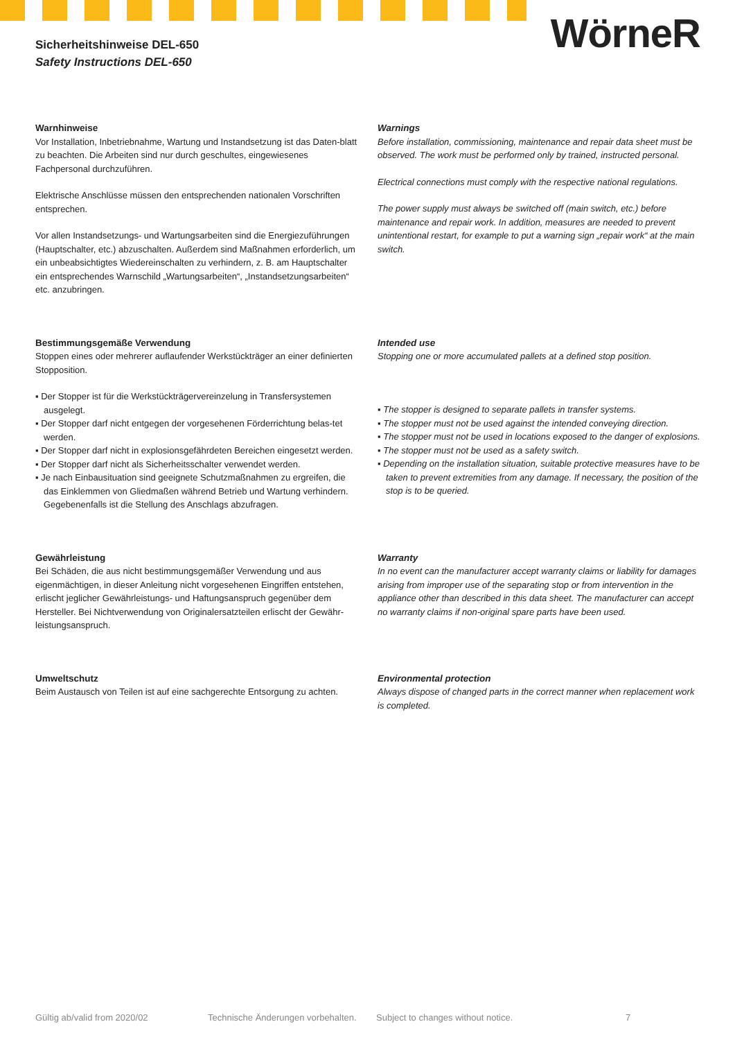Sicherheitshinweise DEL-650
Safety Instructions DEL-650
WörneR
Warnhinweise
Vor Installation, Inbetriebnahme, Wartung und Instandsetzung ist das Daten-blatt zu beachten. Die Arbeiten sind nur durch geschultes, eingewiesenes Fachpersonal durchzuführen.
Elektrische Anschlüsse müssen den entsprechenden nationalen Vorschriften entsprechen.
Vor allen Instandsetzungs- und Wartungsarbeiten sind die Energiezuführungen (Hauptschalter, etc.) abzuschalten. Außerdem sind Maßnahmen erforderlich, um ein unbeabsichtigtes Wiedereinschalten zu verhindern, z. B. am Hauptschalter ein entsprechendes Warnschild „Wartungsarbeiten“, „Instandsetzungsarbeiten“ etc. anzubringen.
Warnings
Before installation, commissioning, maintenance and repair data sheet must be observed. The work must be performed only by trained, instructed personal.
Electrical connections must comply with the respective national regulations.
The power supply must always be switched off (main switch, etc.) before maintenance and repair work. In addition, measures are needed to prevent unintentional restart, for example to put a warning sign „repair work“ at the main switch.
Bestimmungsgemäße Verwendung
Stoppen eines oder mehrerer auflaufender Werkstückträger an einer definierten Stopposition.
▪ Der Stopper ist für die Werkstückträgervereinzelung in Transfersystemen ausgelegt.
▪ Der Stopper darf nicht entgegen der vorgesehenen Förderrichtung belas-tet werden.
▪ Der Stopper darf nicht in explosionsgefährdeten Bereichen eingesetzt werden.
▪ Der Stopper darf nicht als Sicherheitsschalter verwendet werden.
▪ Je nach Einbausituation sind geeignete Schutzmaßnahmen zu ergreifen, die das Einklemmen von Gliedmaßen während Betrieb und Wartung verhindern. Gegebenenfalls ist die Stellung des Anschlags abzufragen.
Intended use
Stopping one or more accumulated pallets at a defined stop position.
▪ The stopper is designed to separate pallets in transfer systems.
▪ The stopper must not be used against the intended conveying direction.
▪ The stopper must not be used in locations exposed to the danger of explosions.
▪ The stopper must not be used as a safety switch.
▪ Depending on the installation situation, suitable protective measures have to be taken to prevent extremities from any damage. If necessary, the position of the stop is to be queried.
Gewährleistung
Bei Schäden, die aus nicht bestimmungsgemäßer Verwendung und aus eigenmächtigen, in dieser Anleitung nicht vorgesehenen Eingriffen entstehen, erlischt jeglicher Gewährleistungs- und Haftungsanspruch gegenüber dem Hersteller. Bei Nichtverwendung von Originalersatzteilen erlischt der Gewähr-leistungsanspruch.
Warranty
In no event can the manufacturer accept warranty claims or liability for damages arising from improper use of the separating stop or from intervention in the appliance other than described in this data sheet. The manufacturer can accept no warranty claims if non-original spare parts have been used.
Umweltschutz
Beim Austausch von Teilen ist auf eine sachgerechte Entsorgung zu achten.
Environmental protection
Always dispose of changed parts in the correct manner when replacement work is completed.
Gültig ab/valid from 2020/02 Technische Änderungen vorbehalten. Subject to changes without notice. 7